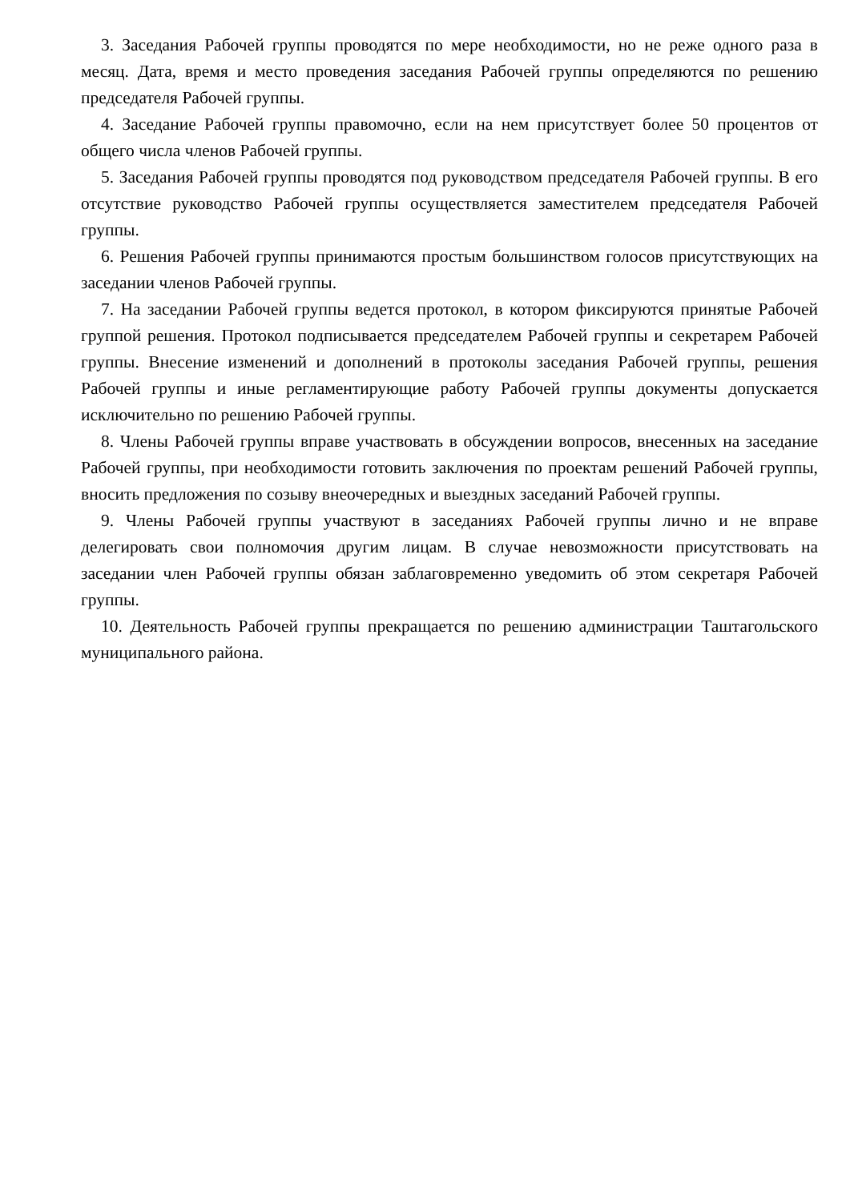3. Заседания Рабочей группы проводятся по мере необходимости, но не реже одного раза в месяц. Дата, время и место проведения заседания Рабочей группы определяются по решению председателя Рабочей группы.
4. Заседание Рабочей группы правомочно, если на нем присутствует более 50 процентов от общего числа членов Рабочей группы.
5. Заседания Рабочей группы проводятся под руководством председателя Рабочей группы. В его отсутствие руководство Рабочей группы осуществляется заместителем председателя Рабочей группы.
6. Решения Рабочей группы принимаются простым большинством голосов присутствующих на заседании членов Рабочей группы.
7. На заседании Рабочей группы ведется протокол, в котором фиксируются принятые Рабочей группой решения. Протокол подписывается председателем Рабочей группы и секретарем Рабочей группы. Внесение изменений и дополнений в протоколы заседания Рабочей группы, решения Рабочей группы и иные регламентирующие работу Рабочей группы документы допускается исключительно по решению Рабочей группы.
8. Члены Рабочей группы вправе участвовать в обсуждении вопросов, внесенных на заседание Рабочей группы, при необходимости готовить заключения по проектам решений Рабочей группы, вносить предложения по созыву внеочередных и выездных заседаний Рабочей группы.
9. Члены Рабочей группы участвуют в заседаниях Рабочей группы лично и не вправе делегировать свои полномочия другим лицам. В случае невозможности присутствовать на заседании член Рабочей группы обязан заблаговременно уведомить об этом секретаря Рабочей группы.
10. Деятельность Рабочей группы прекращается по решению администрации Таштагольского муниципального района.